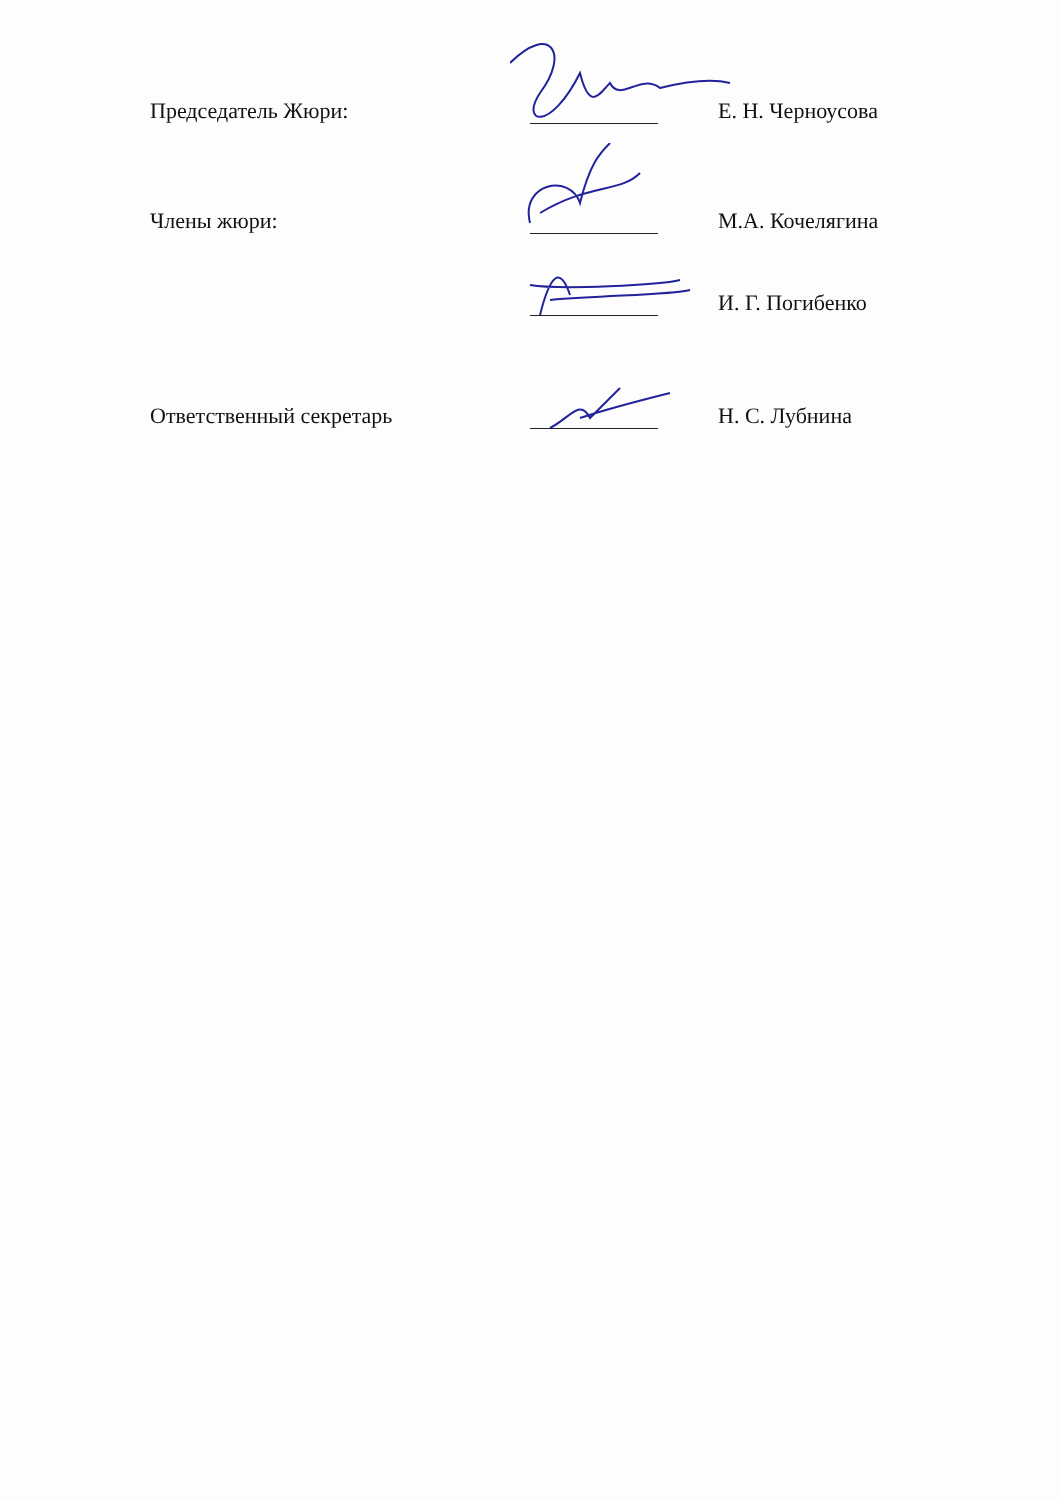Председатель Жюри:
Е. Н. Черноусова
Члены жюри:
М.А. Кочелягина
И. Г. Погибенко
Ответственный секретарь
Н. С. Лубнина